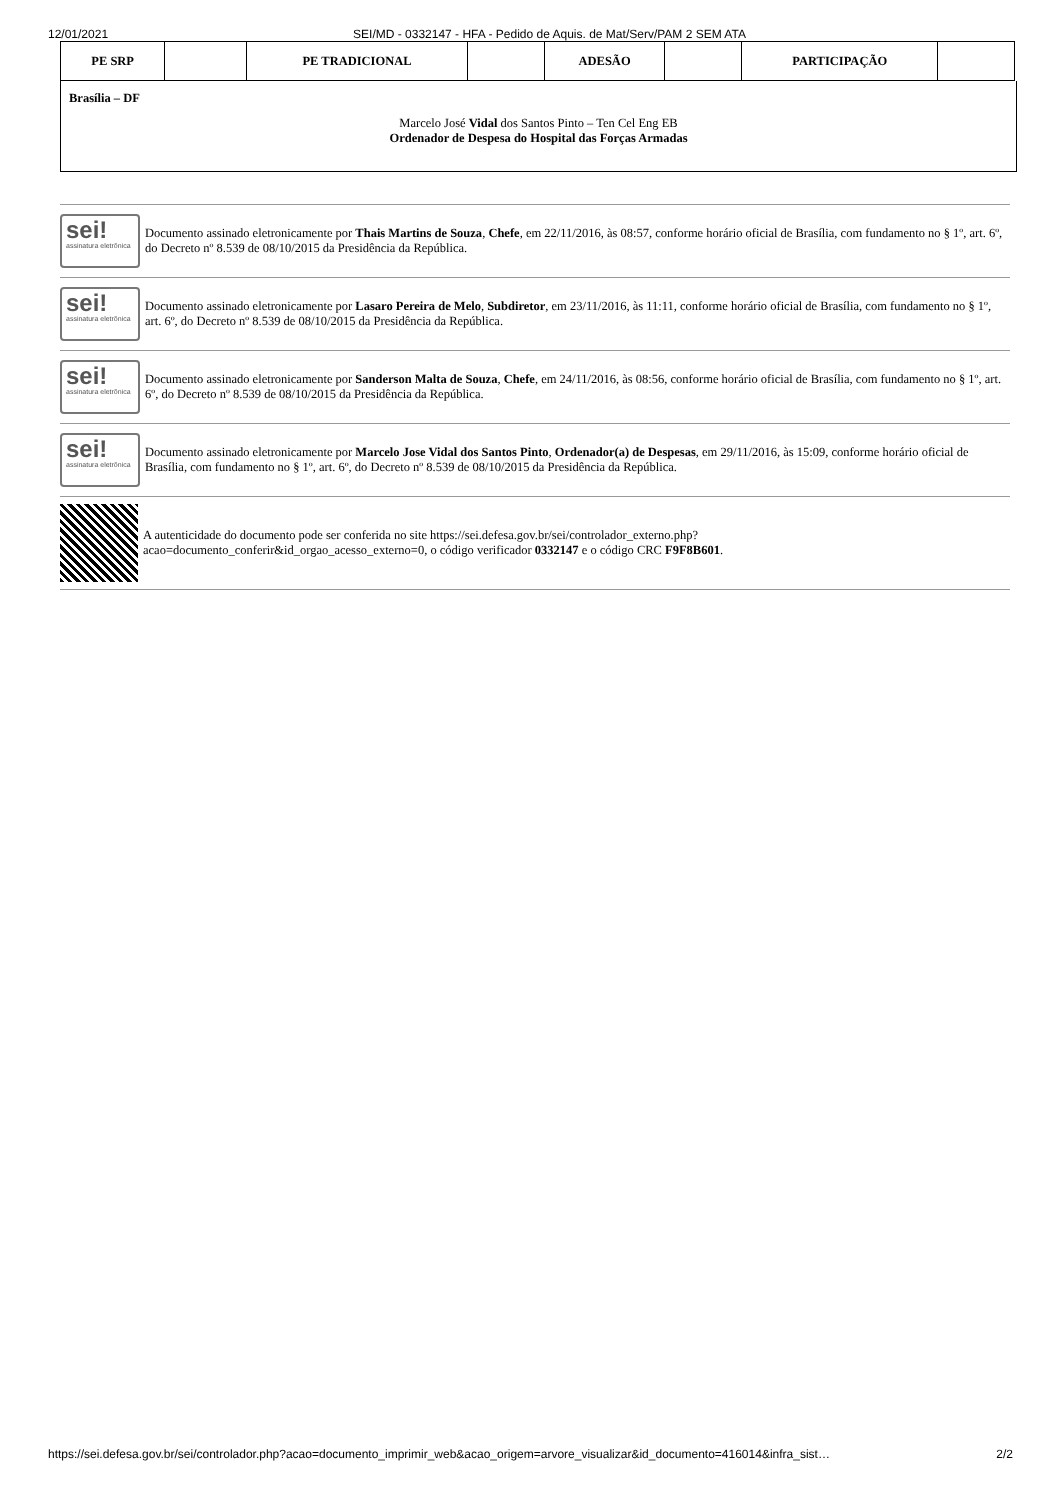12/01/2021 SEI/MD - 0332147 - HFA - Pedido de Aquis. de Mat/Serv/PAM 2 SEM ATA
| PE SRP | | PE TRADICIONAL | | ADESÃO | | PARTICIPAÇÃO | |
Brasília – DF
Marcelo José Vidal dos Santos Pinto – Ten Cel Eng EB
Ordenador de Despesa do Hospital das Forças Armadas
sei!
assinatura eletrônica
Documento assinado eletronicamente por Thais Martins de Souza, Chefe, em 22/11/2016, às 08:57, conforme horário oficial de Brasília, com fundamento no § 1º, art. 6º, do Decreto nº 8.539 de 08/10/2015 da Presidência da República.
sei!
assinatura eletrônica
Documento assinado eletronicamente por Lasaro Pereira de Melo, Subdiretor, em 23/11/2016, às 11:11, conforme horário oficial de Brasília, com fundamento no § 1º, art. 6º, do Decreto nº 8.539 de 08/10/2015 da Presidência da República.
sei!
assinatura eletrônica
Documento assinado eletronicamente por Sanderson Malta de Souza, Chefe, em 24/11/2016, às 08:56, conforme horário oficial de Brasília, com fundamento no § 1º, art. 6º, do Decreto nº 8.539 de 08/10/2015 da Presidência da República.
sei!
assinatura eletrônica
Documento assinado eletronicamente por Marcelo Jose Vidal dos Santos Pinto, Ordenador(a) de Despesas, em 29/11/2016, às 15:09, conforme horário oficial de Brasília, com fundamento no § 1º, art. 6º, do Decreto nº 8.539 de 08/10/2015 da Presidência da República.
A autenticidade do documento pode ser conferida no site https://sei.defesa.gov.br/sei/controlador_externo.php?
acao=documento_conferir&id_orgao_acesso_externo=0, o código verificador 0332147 e o código CRC F9F8B601.
https://sei.defesa.gov.br/sei/controlador.php?acao=documento_imprimir_web&acao_origem=arvore_visualizar&id_documento=416014&infra_sist… 2/2